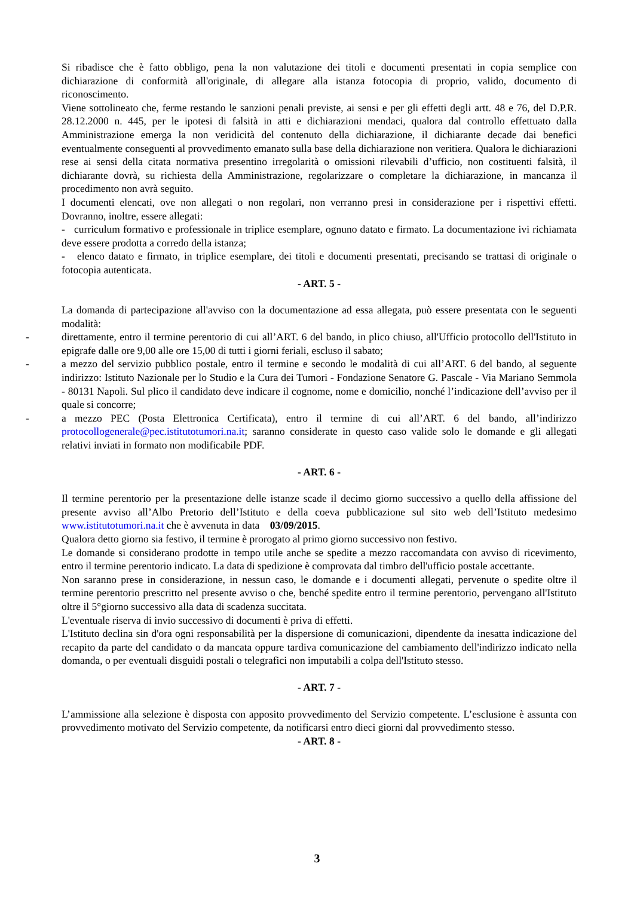Si ribadisce che è fatto obbligo, pena la non valutazione dei titoli e documenti presentati in copia semplice con dichiarazione di conformità all'originale, di allegare alla istanza fotocopia di proprio, valido, documento di riconoscimento.
Viene sottolineato che, ferme restando le sanzioni penali previste, ai sensi e per gli effetti degli artt. 48 e 76, del D.P.R. 28.12.2000 n. 445, per le ipotesi di falsità in atti e dichiarazioni mendaci, qualora dal controllo effettuato dalla Amministrazione emerga la non veridicità del contenuto della dichiarazione, il dichiarante decade dai benefici eventualmente conseguenti al provvedimento emanato sulla base della dichiarazione non veritiera. Qualora le dichiarazioni rese ai sensi della citata normativa presentino irregolarità o omissioni rilevabili d’ufficio, non costituenti falsità, il dichiarante dovrà, su richiesta della Amministrazione, regolarizzare o completare la dichiarazione, in mancanza il procedimento non avrà seguito.
I documenti elencati, ove non allegati o non regolari, non verranno presi in considerazione per i rispettivi effetti. Dovranno, inoltre, essere allegati:
- curriculum formativo e professionale in triplice esemplare, ognuno datato e firmato. La documentazione ivi richiamata deve essere prodotta a corredo della istanza;
- elenco datato e firmato, in triplice esemplare, dei titoli e documenti presentati, precisando se trattasi di originale o fotocopia autenticata.
- ART. 5 -
La domanda di partecipazione all'avviso con la documentazione ad essa allegata, può essere presentata con le seguenti modalità:
- direttamente, entro il termine perentorio di cui all’ART. 6 del bando, in plico chiuso, all'Ufficio protocollo dell'Istituto in epigrafe dalle ore 9,00 alle ore 15,00 di tutti i giorni feriali, escluso il sabato;
- a mezzo del servizio pubblico postale, entro il termine e secondo le modalità di cui all’ART. 6 del bando, al seguente indirizzo: Istituto Nazionale per lo Studio e la Cura dei Tumori - Fondazione Senatore G. Pascale - Via Mariano Semmola - 80131 Napoli. Sul plico il candidato deve indicare il cognome, nome e domicilio, nonché l’indicazione dell’avviso per il quale si concorre;
- a mezzo PEC (Posta Elettronica Certificata), entro il termine di cui all’ART. 6 del bando, all’indirizzo protocollogenerale@pec.istitutotumori.na.it; saranno considerate in questo caso valide solo le domande e gli allegati relativi inviati in formato non modificabile PDF.
- ART. 6 -
Il termine perentorio per la presentazione delle istanze scade il decimo giorno successivo a quello della affissione del presente avviso all’Albo Pretorio dell’Istituto e della coeva pubblicazione sul sito web dell’Istituto medesimo www.istitutotumori.na.it che è avvenuta in data 03/09/2015.
Qualora detto giorno sia festivo, il termine è prorogato al primo giorno successivo non festivo.
Le domande si considerano prodotte in tempo utile anche se spedite a mezzo raccomandata con avviso di ricevimento, entro il termine perentorio indicato. La data di spedizione è comprovata dal timbro dell'ufficio postale accettante.
Non saranno prese in considerazione, in nessun caso, le domande e i documenti allegati, pervenute o spedite oltre il termine perentorio prescritto nel presente avviso o che, benché spedite entro il termine perentorio, pervengano all'Istituto oltre il 5°giorno successivo alla data di scadenza succitata.
L'eventuale riserva di invio successivo di documenti è priva di effetti.
L'Istituto declina sin d'ora ogni responsabilità per la dispersione di comunicazioni, dipendente da inesatta indicazione del recapito da parte del candidato o da mancata oppure tardiva comunicazione del cambiamento dell'indirizzo indicato nella domanda, o per eventuali disguidi postali o telegrafici non imputabili a colpa dell'Istituto stesso.
- ART. 7 -
L’ammissione alla selezione è disposta con apposito provvedimento del Servizio competente. L’esclusione è assunta con provvedimento motivato del Servizio competente, da notificarsi entro dieci giorni dal provvedimento stesso.
- ART. 8 -
3